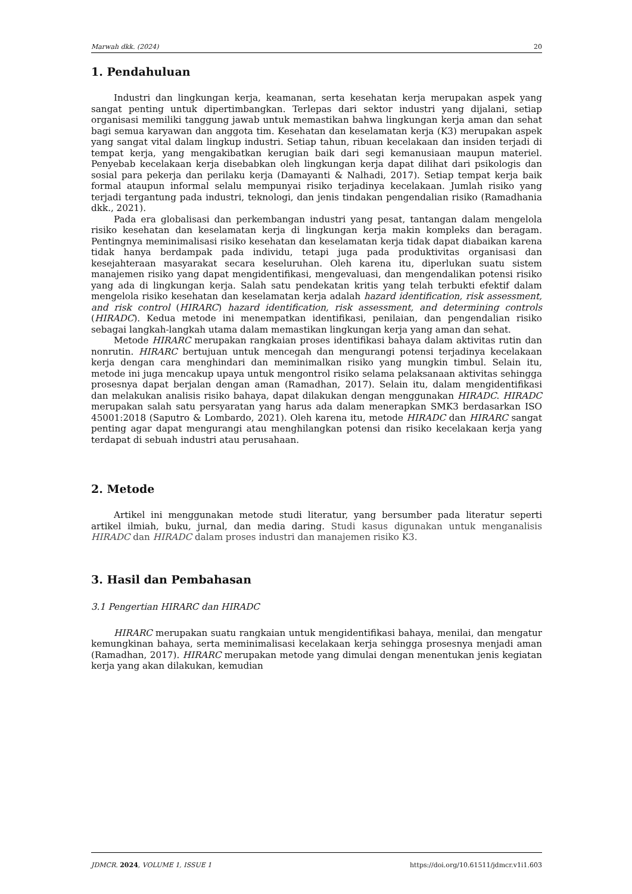Marwah dkk. (2024) 20
1. Pendahuluan
Industri dan lingkungan kerja, keamanan, serta kesehatan kerja merupakan aspek yang sangat penting untuk dipertimbangkan. Terlepas dari sektor industri yang dijalani, setiap organisasi memiliki tanggung jawab untuk memastikan bahwa lingkungan kerja aman dan sehat bagi semua karyawan dan anggota tim. Kesehatan dan keselamatan kerja (K3) merupakan aspek yang sangat vital dalam lingkup industri. Setiap tahun, ribuan kecelakaan dan insiden terjadi di tempat kerja, yang mengakibatkan kerugian baik dari segi kemanusiaan maupun materiel. Penyebab kecelakaan kerja disebabkan oleh lingkungan kerja dapat dilihat dari psikologis dan sosial para pekerja dan perilaku kerja (Damayanti & Nalhadi, 2017). Setiap tempat kerja baik formal ataupun informal selalu mempunyai risiko terjadinya kecelakaan. Jumlah risiko yang terjadi tergantung pada industri, teknologi, dan jenis tindakan pengendalian risiko (Ramadhania dkk., 2021).
Pada era globalisasi dan perkembangan industri yang pesat, tantangan dalam mengelola risiko kesehatan dan keselamatan kerja di lingkungan kerja makin kompleks dan beragam. Pentingnya meminimalisasi risiko kesehatan dan keselamatan kerja tidak dapat diabaikan karena tidak hanya berdampak pada individu, tetapi juga pada produktivitas organisasi dan kesejahteraan masyarakat secara keseluruhan. Oleh karena itu, diperlukan suatu sistem manajemen risiko yang dapat mengidentifikasi, mengevaluasi, dan mengendalikan potensi risiko yang ada di lingkungan kerja. Salah satu pendekatan kritis yang telah terbukti efektif dalam mengelola risiko kesehatan dan keselamatan kerja adalah hazard identification, risk assessment, and risk control (HIRARC) hazard identification, risk assessment, and determining controls (HIRADC). Kedua metode ini menempatkan identifikasi, penilaian, dan pengendalian risiko sebagai langkah-langkah utama dalam memastikan lingkungan kerja yang aman dan sehat.
Metode HIRARC merupakan rangkaian proses identifikasi bahaya dalam aktivitas rutin dan nonrutin. HIRARC bertujuan untuk mencegah dan mengurangi potensi terjadinya kecelakaan kerja dengan cara menghindari dan meminimalkan risiko yang mungkin timbul. Selain itu, metode ini juga mencakup upaya untuk mengontrol risiko selama pelaksanaan aktivitas sehingga prosesnya dapat berjalan dengan aman (Ramadhan, 2017). Selain itu, dalam mengidentifikasi dan melakukan analisis risiko bahaya, dapat dilakukan dengan menggunakan HIRADC. HIRADC merupakan salah satu persyaratan yang harus ada dalam menerapkan SMK3 berdasarkan ISO 45001:2018 (Saputro & Lombardo, 2021). Oleh karena itu, metode HIRADC dan HIRARC sangat penting agar dapat mengurangi atau menghilangkan potensi dan risiko kecelakaan kerja yang terdapat di sebuah industri atau perusahaan.
2. Metode
Artikel ini menggunakan metode studi literatur, yang bersumber pada literatur seperti artikel ilmiah, buku, jurnal, dan media daring. Studi kasus digunakan untuk menganalisis HIRADC dan HIRADC dalam proses industri dan manajemen risiko K3.
3. Hasil dan Pembahasan
3.1 Pengertian HIRARC dan HIRADC
HIRARC merupakan suatu rangkaian untuk mengidentifikasi bahaya, menilai, dan mengatur kemungkinan bahaya, serta meminimalisasi kecelakaan kerja sehingga prosesnya menjadi aman (Ramadhan, 2017). HIRARC merupakan metode yang dimulai dengan menentukan jenis kegiatan kerja yang akan dilakukan, kemudian
JDMCR. 2024, VOLUME 1, ISSUE 1 https://doi.org/10.61511/jdmcr.v1i1.603